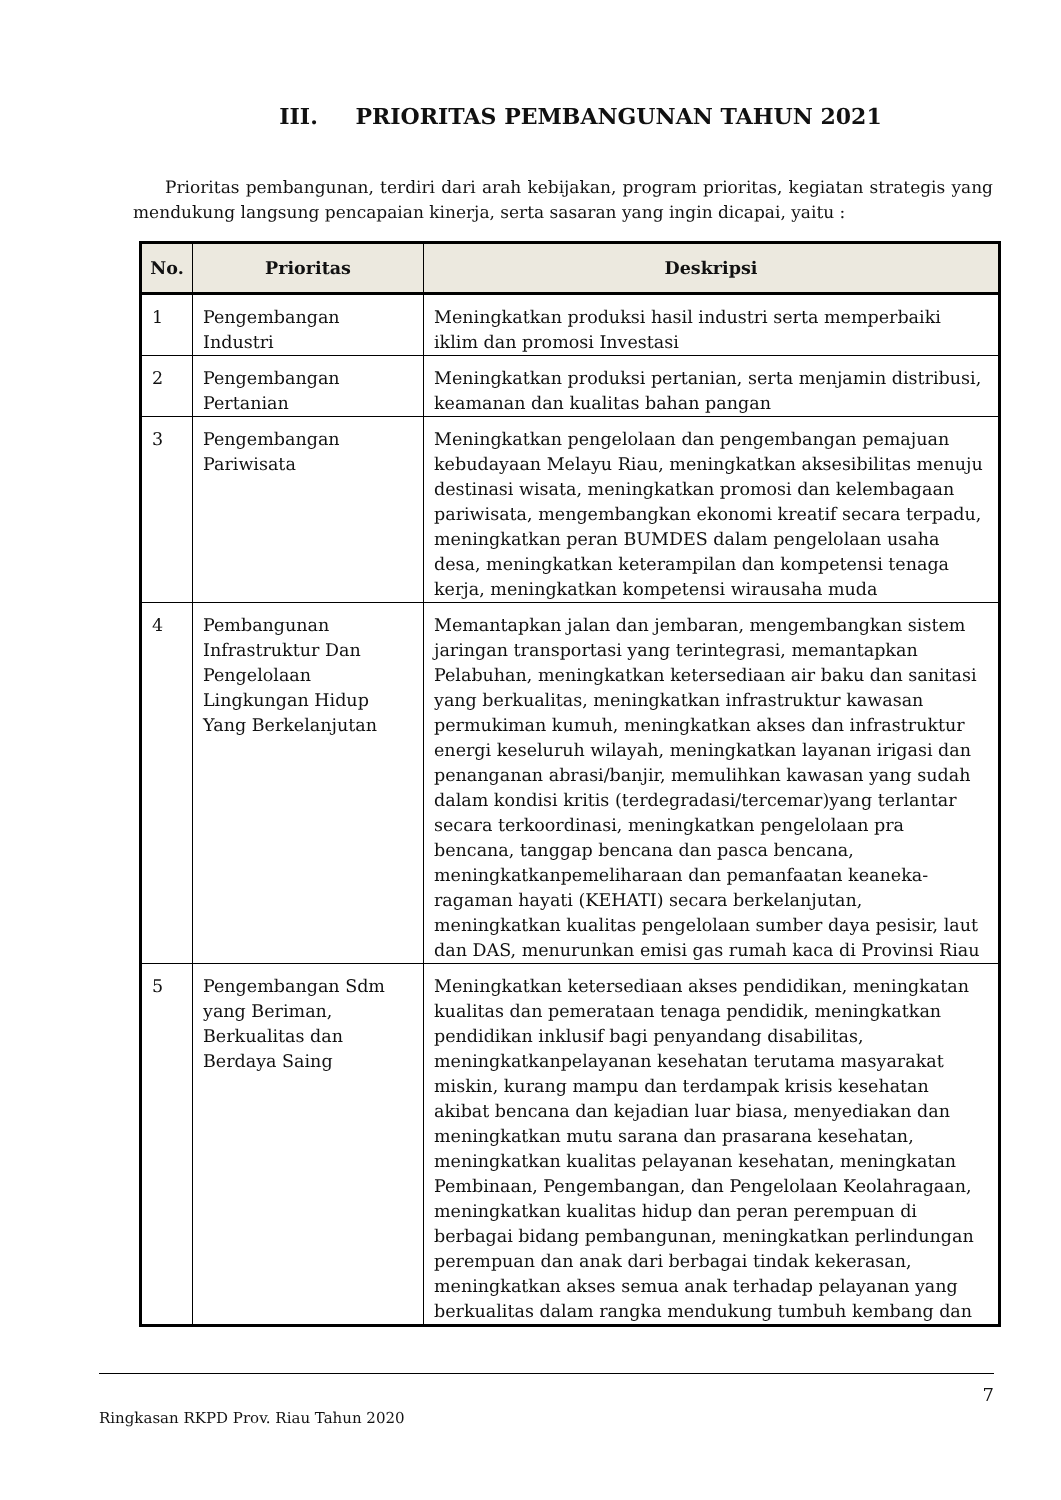III. PRIORITAS PEMBANGUNAN TAHUN 2021
Prioritas pembangunan, terdiri dari arah kebijakan, program prioritas, kegiatan strategis yang mendukung langsung pencapaian kinerja, serta sasaran yang ingin dicapai, yaitu :
| No. | Prioritas | Deskripsi |
| --- | --- | --- |
| 1 | Pengembangan Industri | Meningkatkan produksi hasil industri serta memperbaiki iklim dan promosi Investasi |
| 2 | Pengembangan Pertanian | Meningkatkan produksi pertanian, serta menjamin distribusi, keamanan dan kualitas bahan pangan |
| 3 | Pengembangan Pariwisata | Meningkatkan pengelolaan dan pengembangan pemajuan kebudayaan Melayu Riau, meningkatkan aksesibilitas menuju destinasi wisata, meningkatkan promosi dan kelembagaan pariwisata, mengembangkan ekonomi kreatif secara terpadu, meningkatkan peran BUMDES dalam pengelolaan usaha desa, meningkatkan keterampilan dan kompetensi tenaga kerja, meningkatkan kompetensi wirausaha muda |
| 4 | Pembangunan Infrastruktur Dan Pengelolaan Lingkungan Hidup Yang Berkelanjutan | Memantapkan jalan dan jembaran, mengembangkan sistem jaringan transportasi yang terintegrasi, memantapkan Pelabuhan, meningkatkan ketersediaan air baku dan sanitasi yang berkualitas, meningkatkan infrastruktur kawasan permukiman kumuh, meningkatkan akses dan infrastruktur energi keseluruh wilayah, meningkatkan layanan irigasi dan penanganan abrasi/banjir, memulihkan kawasan yang sudah dalam kondisi kritis (terdegradasi/tercemar)yang terlantar secara terkoordinasi, meningkatkan pengelolaan pra bencana, tanggap bencana dan pasca bencana, meningkatkanpemeliharaan dan pemanfaatan keaneka-ragaman hayati (KEHATI) secara berkelanjutan, meningkatkan kualitas pengelolaan sumber daya pesisir, laut dan DAS, menurunkan emisi gas rumah kaca di Provinsi Riau |
| 5 | Pengembangan Sdm yang Beriman, Berkualitas dan Berdaya Saing | Meningkatkan ketersediaan akses pendidikan, meningkatan kualitas dan pemerataan tenaga pendidik, meningkatkan pendidikan inklusif bagi penyandang disabilitas, meningkatkanpelayanan kesehatan terutama masyarakat miskin, kurang mampu dan terdampak krisis kesehatan akibat bencana dan kejadian luar biasa, menyediakan dan meningkatkan mutu sarana dan prasarana kesehatan, meningkatkan kualitas pelayanan kesehatan, meningkatan Pembinaan, Pengembangan, dan Pengelolaan Keolahragaan, meningkatkan kualitas hidup dan peran perempuan di berbagai bidang pembangunan, meningkatkan perlindungan perempuan dan anak dari berbagai tindak kekerasan, meningkatkan akses semua anak terhadap pelayanan yang berkualitas dalam rangka mendukung tumbuh kembang dan |
7
Ringkasan RKPD Prov. Riau Tahun 2020